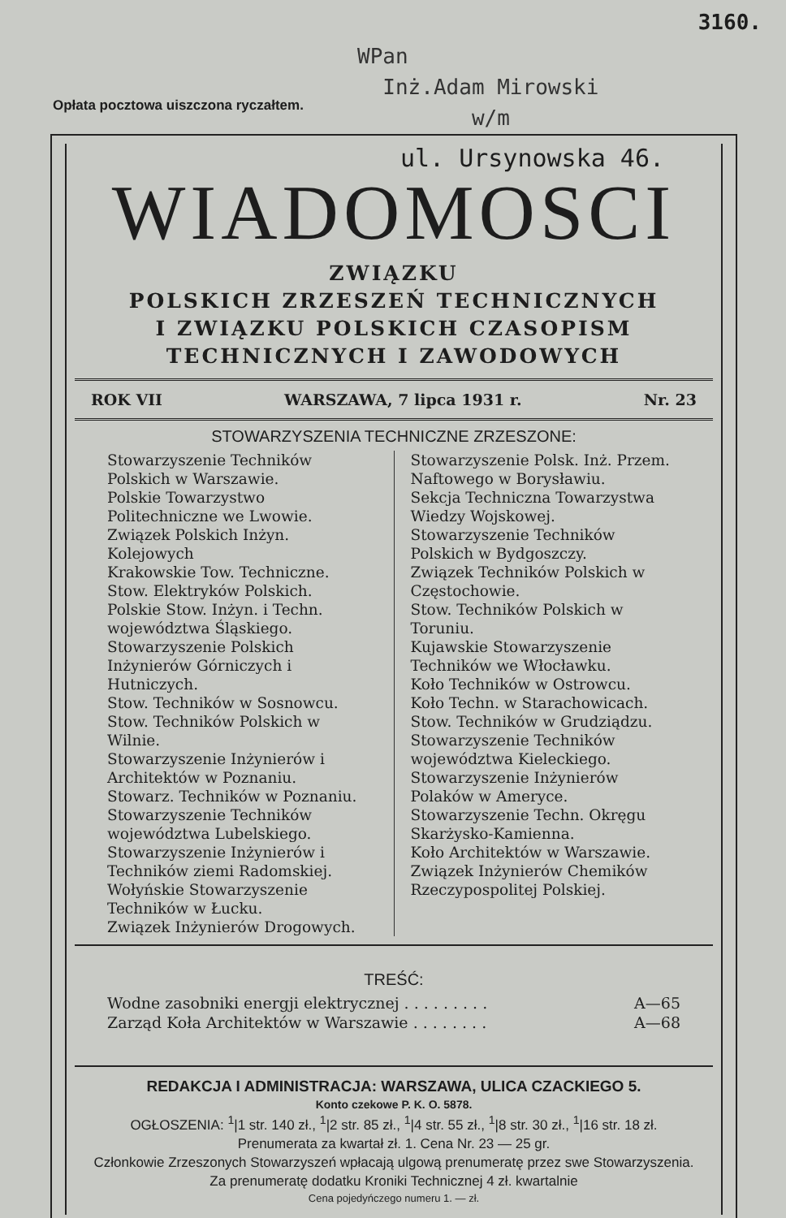3160.
WPan
Inż.Adam Mirowski
w/m
Opłata pocztowa uiszczona ryczałtem.
ul. Ursynowska 46.
WIADOMOSCI
ZWIĄZKU
POLSKICH ZRZESZEŃ TECHNICZNYCH
I ZWIĄZKU POLSKICH CZASOPISM
TECHNICZNYCH I ZAWODOWYCH
ROK VII WARSZAWA, 7 lipca 1931 r. Nr. 23
STOWARZYSZENIA TECHNICZNE ZRZESZONE:
Stowarzyszenie Techników Polskich w Warszawie.
Polskie Towarzystwo Politechniczne we Lwowie.
Związek Polskich Inżyn. Kolejowych
Krakowskie Tow. Techniczne.
Stow. Elektryków Polskich.
Polskie Stow. Inżyn. i Techn. województwa Śląskiego.
Stowarzyszenie Polskich Inżynierów Górniczych i Hutniczych.
Stow. Techników w Sosnowcu.
Stow. Techników Polskich w Wilnie.
Stowarzyszenie Inżynierów i Architektów w Poznaniu.
Stowarz. Techników w Poznaniu.
Stowarzyszenie Techników województwa Lubelskiego.
Stowarzyszenie Inżynierów i Techników ziemi Radomskiej.
Wołyńskie Stowarzyszenie Techników w Łucku.
Związek Inżynierów Drogowych.
Stowarzyszenie Polsk. Inż. Przem. Naftowego w Borysławiu.
Sekcja Techniczna Towarzystwa Wiedzy Wojskowej.
Stowarzyszenie Techników Polskich w Bydgoszczy.
Związek Techników Polskich w Częstochowie.
Stow. Techników Polskich w Toruniu.
Kujawskie Stowarzyszenie Techników we Włocławku.
Koło Techników w Ostrowcu.
Koło Techn. w Starachowicach.
Stow. Techników w Grudziądzu.
Stowarzyszenie Techników województwa Kieleckiego.
Stowarzyszenie Inżynierów Polaków w Ameryce.
Stowarzyszenie Techn. Okręgu Skarżysko-Kamienna.
Koło Architektów w Warszawie.
Związek Inżynierów Chemików Rzeczypospolitej Polskiej.
TREŚĆ:
Wodne zasobniki energji elektrycznej . . . . . . . . . A—65
Zarząd Koła Architektów w Warszawie . . . . . . . . A—68
REDAKCJA I ADMINISTRACJA: WARSZAWA, ULICA CZACKIEGO 5.
Konto czekowe P. K. O. 5878.
OGŁOSZENIA: <sup>1</sup>|1 str. 140 zł., <sup>1</sup>|2 str. 85 zł., <sup>1</sup>|4 str. 55 zł., <sup>1</sup>|8 str. 30 zł., <sup>1</sup>|16 str. 18 zł.
Prenumerata za kwartał zł. 1. Cena Nr. 23 — 25 gr.
Członkowie Zrzeszonych Stowarzyszeń wpłacają ulgową prenumeratę przez swe Stowarzyszenia.
Za prenumeratę dodatku Kroniki Technicznej 4 zł. kwartalnie
Cena pojedyńczego numeru 1. — zł.